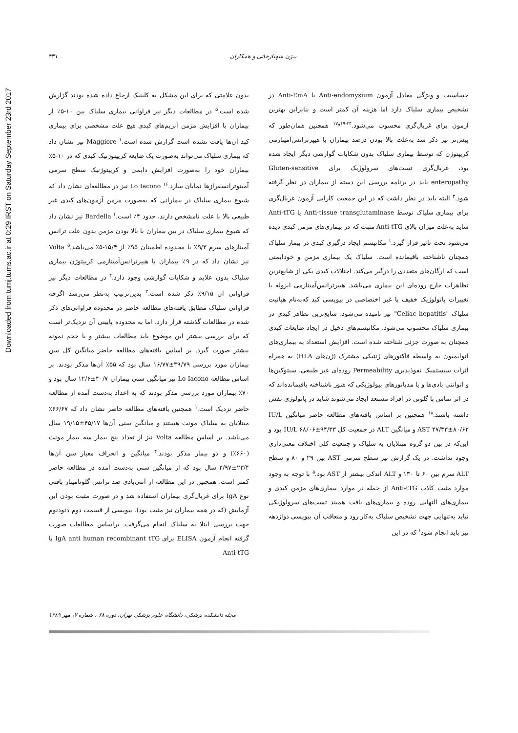Downloaded from tumj.tums.ac.ir at 0:29 IRST on Saturday September 23rd 2017
۴۳۱ بیژن شهبازخانی و همکاران
بدون علامتی که برای این مشکل به کلینیک ارجاع داده شده بودند گزارش شده است.<sup>۵</sup> در مطالعات دیگر نیز فراوانی بیماری سلیاک بین ۱۰-۵٪ از بیماران با افزایش مزمن آنزیم‌های کبدی هیچ علت مشخصی برای بیماری کبد آن‌ها یافت نشده است گزارش شده است.<sup>۱</sup> Maggiore نیز نشان داد که بیماری سلیاک می‌تواند به‌صورت یک ضایعه کریپتوژنیک کبدی که در ۱۰-۵٪ بیماران خود را به‌صورت افزایش دایمی و کریپتوژنیک سطح سرمی آمینوترانسفرازها نمایان سازد.<sup>۱۶</sup> Lo Iacono نیز در مطالعه‌ای نشان داد که شیوع بیماری سلیاک در بیمارانی که به‌صورت مزمن آزمون‌های کبدی غیر طبیعی بالا با علت نامشخص دارند، حدود ۴٪ است.<sup>۱</sup> Bardella نیز نشان داد که شیوع بیماری سلیاک در بین بیماران با بالا بودن مزمن بدون علت ترانس آمینازهای سرم ۹/۳٪ با محدوده اطمینان ۹۵٪ از ۱۵/۴-۵٪ می‌باشد.<sup>۵</sup> Volta نیز نشان داد که در ۹٪ بیماران با هیپرترانس‌آمینازمی کریپتوژن بیماری سلیاک بدون علایم و شکایات گوارشی وجود دارد.<sup>۴</sup> در مطالعات دیگر نیز فراوانی آن ۹/۱۵٪ ذکر شده است.<sup>۳</sup> بدین‌ترتیب به‌نظر می‌رسد اگرچه فراوانی سلیاک مطابق یافته‌های مطالعه حاضر در محدوده فراوانی‌های ذکر شده در مطالعات گذشته قرار دارد، اما به محدوده پایینی آن نزدیک‌تر است که برای بررسی بیشتر این موضوع باید مطالعات بیشتر و با حجم نمونه بیشتر صورت گیرد. بر اساس یافته‌های مطالعه حاضر میانگین کل سن بیماران مورد بررسی ۳۹/۷۹±۱۶/۷۷ سال بود که ۵۵٪ آن‌ها مذکر بودند. بر اساس مطالعه Lo Iacono نیز میانگین سنی بیماران ۴۰/۷±۱۲/۶ سال بود و ۷۰٪ بیماران مورد بررسی مذکر بودند که به اعداد به‌دست آمده از مطالعه حاضر نزدیک است.<sup>۱</sup> همچنین یافته‌های مطالعه حاضر نشان داد که ۶۶/۶۷٪ مبتلایان به سلیاک مونث هستند و میانگین سنی آن‌ها ۴۵/۱۷±۱۹/۱۵ سال می‌باشد. بر اساس مطالعه Volta نیز از تعداد پنج بیمار سه بیمار مونث (۶۶۰٪) و دو بیمار مذکر بودند.<sup>۴</sup> میانگین و انحراف معیار سن آن‌ها ۲۳/۴±۲/۹۷ سال بود که از میانگین سنی به‌دست آمده در مطالعه حاضر کمتر است. همچنین در این مطالعه از آنتی‌بادی ضد ترانس گلوتامیناز بافتی نوع IgA برای غربال‌گری بیماران استفاده شد و در صورت مثبت بودن این آزمایش (که در همه بیماران نیز مثبت بود)، بیوپسی از قسمت دوم دئودنوم جهت بررسی ابتلا به سلیاک انجام می‌گرفت. براساس مطالعات صورت گرفته انجام آزمون ELISA برای IgA anti human recombinant tTG یا Anti-tTG
حساسیت و ویژگی معادل آزمون Anti-endomysium یا Anti-EmA در تشخیص بیماری سلیاک دارد اما هزینه آن کمتر است و بنابراین بهترین آزمون برای غربال‌گری محسوب می‌شود.<sup>۲۴-۱۹و۱۷</sup> همچنین همان‌طور که پیش‌تر نیز ذکر شد به‌علت بالا بودن درصد بیماران با هیپرترانس‌آمینازمی کریپتوژن که توسط بیماری سلیاک بدون شکایات گوارشی دیگر ایجاد شده بود، غربال‌گری تست‌های سرولوژیک برای Gluten-sensitive enteropathy باید در برنامه بررسی این دسته از بیماران در نظر گرفته شود.<sup>۳</sup> البته باید در نظر داشت که در این جمعیت کارایی آزمون غربال‌گری برای بیماری سلیاک توسط Anti-tissue transglutaminase یا Anti-tTG شاید به‌علت میزان بالای Anti-tTG مثبت که در بیماری‌های مزمن کبدی دیده می‌شود تحت تاثیر قرار گیرد.<sup>۱</sup> مکانیسم ایجاد درگیری کبدی در بیمار سلیاک همچنان ناشناخته باقیمانده است. سلیاک یک بیماری مزمن و خودایمنی است که ارگان‌های متعددی را درگیر می‌کند. اختلالات کبدی یکی از شایع‌ترین تظاهرات خارج روده‌ای این بیماری می‌باشد. هیپرترانس‌آمینازمی ایزوله با تغییرات پاتولوژیک خفیف یا غیر اختصاصی در بیوپسی کبد که‌به‌نام هپاتیت سلیاک "Celiac hepatitis" نیز نامیده می‌شود، شایع‌ترین تظاهر کبدی در بیماری سلیاک محسوب می‌شود. مکانیسم‌های دخیل در ایجاد ضایعات کبدی همچنان به صورت جزئی شناخته شده است. افزایش استعداد به بیماری‌های اتوایمیون به واسطه فاکتورهای ژنتیکی مشترک (ژن‌های HLA) به همراه اثرات سیستمیک نفوذپذیری Permeability روده‌ای غیر طبیعی، سیتوکین‌ها و اتوآنتی بادی‌ها و یا مدیاتورهای بیولوژیکی که هنوز ناشناخته باقیمانده‌اند که در اثر تماس با گلوتن در افراد مستعد ایجاد می‌شوند شاید در پاتولوژی نقش داشته باشند.<sup>۱۸</sup> همچنین بر اساس یافته‌های مطالعه حاضر میانگین IU/L AST ۴۷/۳۳±۸۰/۶۲ و میانگین ALT در جمعیت کل IU/L ۶۸/۰۶±۹۴/۳۳ بود و این‌که در بین دو گروه مبتلایان به سلیاک و جمعیت کلی اختلاف معنی‌داری وجود نداشت. در یک گزارش نیز سطح سرمی AST بین ۲۹ و ۸۰ و سطح ALT سرم بین ۶۰ تا ۱۳۰ و ALT اندکی بیشتر از AST بود.<sup>۵</sup> با توجه به وجود موارد مثبت کاذب Anti-tTG از جمله در موارد بیماری‌های مزمن کبدی و بیماری‌های التهابی روده و بیماری‌های بافت همبند تست‌های سرولوژیکی نباید به‌تنهایی جهت تشخیص سلیاک به‌کار رود و متعاقب آن بیوپسی دوازدهه نیز باید انجام شود<sup>۱</sup> که در این
مجله دانشکده پزشکی، دانشگاه علوم پزشکی تهران، دوره ۶۸ ، شماره ۷، مهر ۱۳۸۹